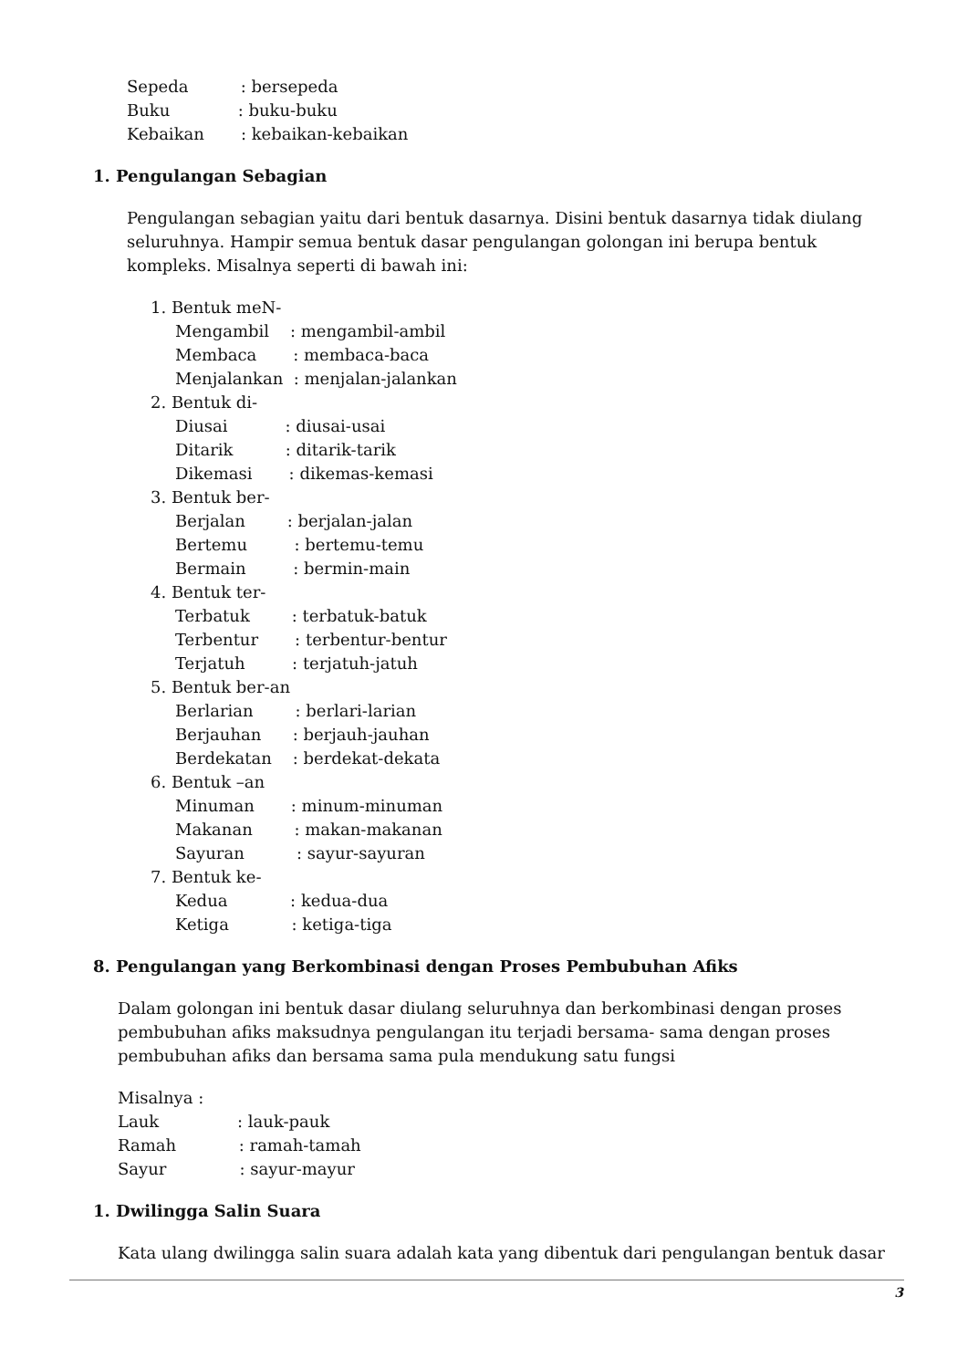Sepeda : bersepeda
Buku : buku-buku
Kebaikan : kebaikan-kebaikan
1. Pengulangan Sebagian
Pengulangan sebagian yaitu dari bentuk dasarnya. Disini bentuk dasarnya tidak diulang seluruhnya. Hampir semua bentuk dasar pengulangan golongan ini berupa bentuk kompleks. Misalnya seperti di bawah ini:
1. Bentuk meN-
Mengambil : mengambil-ambil
Membaca : membaca-baca
Menjalankan : menjalan-jalankan
2. Bentuk di-
Diusai : diusai-usai
Ditarik : ditarik-tarik
Dikemasi : dikemas-kemasi
3. Bentuk ber-
Berjalan : berjalan-jalan
Bertemu : bertemu-temu
Bermain : bermin-main
4. Bentuk ter-
Terbatuk : terbatuk-batuk
Terbentur : terbentur-bentur
Terjatuh : terjatuh-jatuh
5. Bentuk ber-an
Berlarian : berlari-larian
Berjauhan : berjauh-jauhan
Berdekatan : berdekat-dekata
6. Bentuk –an
Minuman : minum-minuman
Makanan : makan-makanan
Sayuran : sayur-sayuran
7. Bentuk ke-
Kedua : kedua-dua
Ketiga : ketiga-tiga
8. Pengulangan yang Berkombinasi dengan Proses Pembubuhan Afiks
Dalam golongan ini bentuk dasar diulang seluruhnya dan berkombinasi dengan proses pembubuhan afiks maksudnya pengulangan itu terjadi bersama- sama dengan proses pembubuhan afiks dan bersama sama pula mendukung satu fungsi
Misalnya :
Lauk : lauk-pauk
Ramah : ramah-tamah
Sayur : sayur-mayur
1. Dwilingga Salin Suara
Kata ulang dwilingga salin suara adalah kata yang dibentuk dari pengulangan bentuk dasar
3